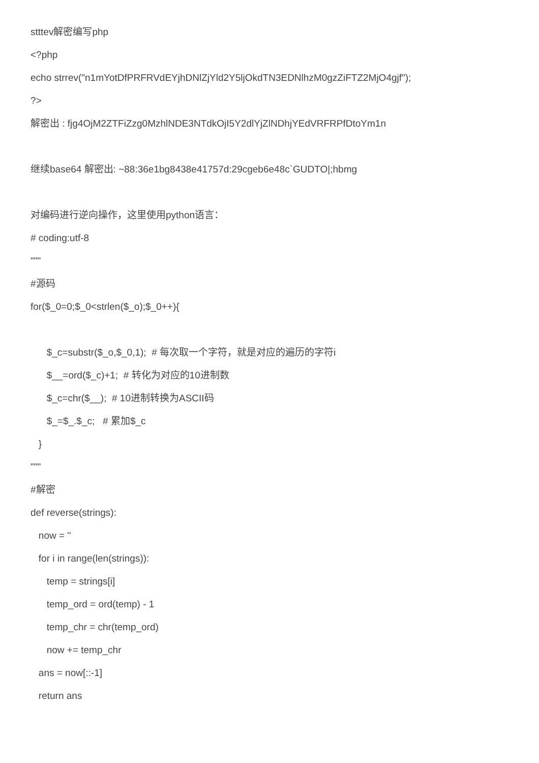stttev解密编写php
<?php
echo strrev("n1mYotDfPRFRVdEYjhDNlZjYld2Y5ljOkdTN3EDNlhzM0gzZiFTZ2MjO4gjf");
?>
解密出 : fjg4OjM2ZTFiZzg0MzhlNDE3NTdkOjI5Y2dlYjZlNDhjYEdVRFRPfDtoYm1n
继续base64 解密出: ~88:36e1bg8438e41757d:29cgeb6e48c`GUDTO|;hbmg
对编码进行逆向操作，这里使用python语言：
# coding:utf-8
"""
#源码
for($_0=0;$_0<strlen($_o);$_0++){
$_c=substr($_o,$_0,1); # 每次取一个字符，就是对应的遍历的字符i
$__=ord($_c)+1; # 转化为对应的10进制数
$_c=chr($__); # 10进制转换为ASCII码
$_=$_.$_c; # 累加$_c
}
"""
#解密
def reverse(strings):
now = ''
for i in range(len(strings)):
temp = strings[i]
temp_ord = ord(temp) - 1
temp_chr = chr(temp_ord)
now += temp_chr
ans = now[::-1]
return ans